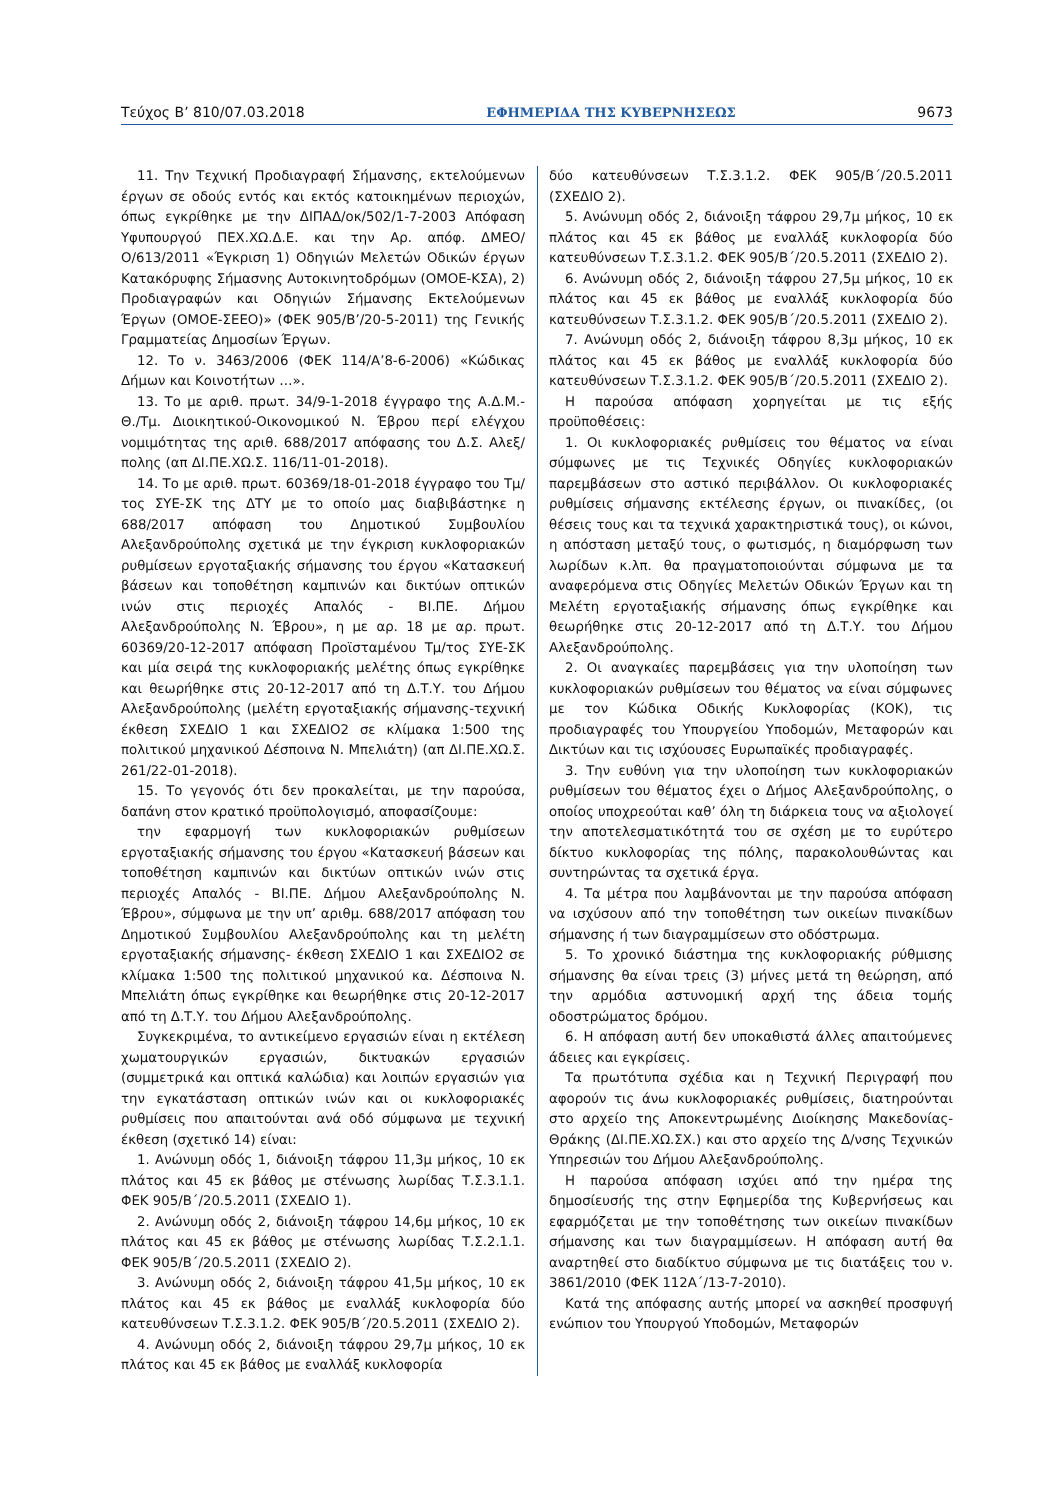Τεύχος Β’ 810/07.03.2018 ΕΦΗΜΕΡΙΔΑ ΤΗΣ ΚΥΒΕΡΝΗΣΕΩΣ 9673
11. Την Τεχνική Προδιαγραφή Σήμανσης, εκτελούμενων έργων σε οδούς εντός και εκτός κατοικημένων περιοχών, όπως εγκρίθηκε με την ΔΙΠΑΔ/οκ/502/1-7-2003 Απόφαση Υφυπουργού ΠΕΧ.ΧΩ.Δ.Ε. και την Αρ. απόφ. ΔΜΕΟ/Ο/613/2011 «Έγκριση 1) Οδηγιών Μελετών Οδικών έργων Κατακόρυφης Σήμασνης Αυτοκινητοδρόμων (ΟΜΟΕ-ΚΣΑ), 2) Προδιαγραφών και Οδηγιών Σήμανσης Εκτελούμενων Έργων (ΟΜΟΕ-ΣΕΕΟ)» (ΦΕΚ 905/Β’/20-5-2011) της Γενικής Γραμματείας Δημοσίων Έργων.
12. Το ν. 3463/2006 (ΦΕΚ 114/Α’8-6-2006) «Κώδικας Δήμων και Κοινοτήτων …».
13. Το με αριθ. πρωτ. 34/9-1-2018 έγγραφο της Α.Δ.Μ.-Θ./Τμ. Διοικητικού-Οικονομικού Ν. Έβρου περί ελέγχου νομιμότητας της αριθ. 688/2017 απόφασης του Δ.Σ. Αλεξ/πολης (απ ΔΙ.ΠΕ.ΧΩ.Σ. 116/11-01-2018).
14. Το με αριθ. πρωτ. 60369/18-01-2018 έγγραφο του Τμ/τος ΣΥΕ-ΣΚ της ΔΤΥ με το οποίο μας διαβιβάστηκε η 688/2017 απόφαση του Δημοτικού Συμβουλίου Αλεξανδρούπολης σχετικά με την έγκριση κυκλοφοριακών ρυθμίσεων εργοταξιακής σήμανσης του έργου «Κατασκευή βάσεων και τοποθέτηση καμπινών και δικτύων οπτικών ινών στις περιοχές Απαλός - ΒΙ.ΠΕ. Δήμου Αλεξανδρούπολης Ν. Έβρου», η με αρ. 18 με αρ. πρωτ. 60369/20-12-2017 απόφαση Προϊσταμένου Τμ/τος ΣΥΕ-ΣΚ και μία σειρά της κυκλοφοριακής μελέτης όπως εγκρίθηκε και θεωρήθηκε στις 20-12-2017 από τη Δ.Τ.Υ. του Δήμου Αλεξανδρούπολης (μελέτη εργοταξιακής σήμανσης-τεχνική έκθεση ΣΧΕΔΙΟ 1 και ΣΧΕΔΙΟ2 σε κλίμακα 1:500 της πολιτικού μηχανικού Δέσποινα Ν. Μπελιάτη) (απ ΔΙ.ΠΕ.ΧΩ.Σ. 261/22-01-2018).
15. Το γεγονός ότι δεν προκαλείται, με την παρούσα, δαπάνη στον κρατικό προϋπολογισμό, αποφασίζουμε:
την εφαρμογή των κυκλοφοριακών ρυθμίσεων εργοταξιακής σήμανσης του έργου «Κατασκευή βάσεων και τοποθέτηση καμπινών και δικτύων οπτικών ινών στις περιοχές Απαλός - ΒΙ.ΠΕ. Δήμου Αλεξανδρούπολης Ν. Έβρου», σύμφωνα με την υπ’ αριθμ. 688/2017 απόφαση του Δημοτικού Συμβουλίου Αλεξανδρούπολης και τη μελέτη εργοταξιακής σήμανσης- έκθεση ΣΧΕΔΙΟ 1 και ΣΧΕΔΙΟ2 σε κλίμακα 1:500 της πολιτικού μηχανικού κα. Δέσποινα Ν. Μπελιάτη όπως εγκρίθηκε και θεωρήθηκε στις 20-12-2017 από τη Δ.Τ.Υ. του Δήμου Αλεξανδρούπολης.
Συγκεκριμένα, το αντικείμενο εργασιών είναι η εκτέλεση χωματουργικών εργασιών, δικτυακών εργασιών (συμμετρικά και οπτικά καλώδια) και λοιπών εργασιών για την εγκατάσταση οπτικών ινών και οι κυκλοφοριακές ρυθμίσεις που απαιτούνται ανά οδό σύμφωνα με τεχνική έκθεση (σχετικό 14) είναι:
1. Ανώνυμη οδός 1, διάνοιξη τάφρου 11,3μ μήκος, 10 εκ πλάτος και 45 εκ βάθος με στένωσης λωρίδας Τ.Σ.3.1.1. ΦΕΚ 905/Β΄/20.5.2011 (ΣΧΕΔΙΟ 1).
2. Ανώνυμη οδός 2, διάνοιξη τάφρου 14,6μ μήκος, 10 εκ πλάτος και 45 εκ βάθος με στένωσης λωρίδας Τ.Σ.2.1.1. ΦΕΚ 905/Β΄/20.5.2011 (ΣΧΕΔΙΟ 2).
3. Ανώνυμη οδός 2, διάνοιξη τάφρου 41,5μ μήκος, 10 εκ πλάτος και 45 εκ βάθος με εναλλάξ κυκλοφορία δύο κατευθύνσεων Τ.Σ.3.1.2. ΦΕΚ 905/Β΄/20.5.2011 (ΣΧΕΔΙΟ 2).
4. Ανώνυμη οδός 2, διάνοιξη τάφρου 29,7μ μήκος, 10 εκ πλάτος και 45 εκ βάθος με εναλλάξ κυκλοφορία
δύο κατευθύνσεων Τ.Σ.3.1.2. ΦΕΚ 905/Β΄/20.5.2011 (ΣΧΕΔΙΟ 2).
5. Ανώνυμη οδός 2, διάνοιξη τάφρου 29,7μ μήκος, 10 εκ πλάτος και 45 εκ βάθος με εναλλάξ κυκλοφορία δύο κατευθύνσεων Τ.Σ.3.1.2. ΦΕΚ 905/Β΄/20.5.2011 (ΣΧΕΔΙΟ 2).
6. Ανώνυμη οδός 2, διάνοιξη τάφρου 27,5μ μήκος, 10 εκ πλάτος και 45 εκ βάθος με εναλλάξ κυκλοφορία δύο κατευθύνσεων Τ.Σ.3.1.2. ΦΕΚ 905/Β΄/20.5.2011 (ΣΧΕΔΙΟ 2).
7. Ανώνυμη οδός 2, διάνοιξη τάφρου 8,3μ μήκος, 10 εκ πλάτος και 45 εκ βάθος με εναλλάξ κυκλοφορία δύο κατευθύνσεων Τ.Σ.3.1.2. ΦΕΚ 905/Β΄/20.5.2011 (ΣΧΕΔΙΟ 2).
Η παρούσα απόφαση χορηγείται με τις εξής προϋποθέσεις:
1. Οι κυκλοφοριακές ρυθμίσεις του θέματος να είναι σύμφωνες με τις Τεχνικές Οδηγίες κυκλοφοριακών παρεμβάσεων στο αστικό περιβάλλον. Οι κυκλοφοριακές ρυθμίσεις σήμανσης εκτέλεσης έργων, οι πινακίδες, (οι θέσεις τους και τα τεχνικά χαρακτηριστικά τους), οι κώνοι, η απόσταση μεταξύ τους, ο φωτισμός, η διαμόρφωση των λωρίδων κ.λπ. θα πραγματοποιούνται σύμφωνα με τα αναφερόμενα στις Οδηγίες Μελετών Οδικών Έργων και τη Μελέτη εργοταξιακής σήμανσης όπως εγκρίθηκε και θεωρήθηκε στις 20-12-2017 από τη Δ.Τ.Υ. του Δήμου Αλεξανδρούπολης.
2. Οι αναγκαίες παρεμβάσεις για την υλοποίηση των κυκλοφοριακών ρυθμίσεων του θέματος να είναι σύμφωνες με τον Κώδικα Οδικής Κυκλοφορίας (ΚΟΚ), τις προδιαγραφές του Υπουργείου Υποδομών, Μεταφορών και Δικτύων και τις ισχύουσες Ευρωπαϊκές προδιαγραφές.
3. Την ευθύνη για την υλοποίηση των κυκλοφοριακών ρυθμίσεων του θέματος έχει ο Δήμος Αλεξανδρούπολης, ο οποίος υποχρεούται καθ’ όλη τη διάρκεια τους να αξιολογεί την αποτελεσματικότητά του σε σχέση με το ευρύτερο δίκτυο κυκλοφορίας της πόλης, παρακολουθώντας και συντηρώντας τα σχετικά έργα.
4. Τα μέτρα που λαμβάνονται με την παρούσα απόφαση να ισχύσουν από την τοποθέτηση των οικείων πινακίδων σήμανσης ή των διαγραμμίσεων στο οδόστρωμα.
5. Το χρονικό διάστημα της κυκλοφοριακής ρύθμισης σήμανσης θα είναι τρεις (3) μήνες μετά τη θεώρηση, από την αρμόδια αστυνομική αρχή της άδεια τομής οδοστρώματος δρόμου.
6. Η απόφαση αυτή δεν υποκαθιστά άλλες απαιτούμενες άδειες και εγκρίσεις.
Τα πρωτότυπα σχέδια και η Τεχνική Περιγραφή που αφορούν τις άνω κυκλοφοριακές ρυθμίσεις, διατηρούνται στο αρχείο της Αποκεντρωμένης Διοίκησης Μακεδονίας-Θράκης (ΔΙ.ΠΕ.ΧΩ.ΣΧ.) και στο αρχείο της Δ/νσης Τεχνικών Υπηρεσιών του Δήμου Αλεξανδρούπολης.
Η παρούσα απόφαση ισχύει από την ημέρα της δημοσίευσής της στην Εφημερίδα της Κυβερνήσεως και εφαρμόζεται με την τοποθέτησης των οικείων πινακίδων σήμανσης και των διαγραμμίσεων. Η απόφαση αυτή θα αναρτηθεί στο διαδίκτυο σύμφωνα με τις διατάξεις του ν. 3861/2010 (ΦΕΚ 112Α΄/13-7-2010).
Κατά της απόφασης αυτής μπορεί να ασκηθεί προσφυγή ενώπιον του Υπουργού Υποδομών, Μεταφορών